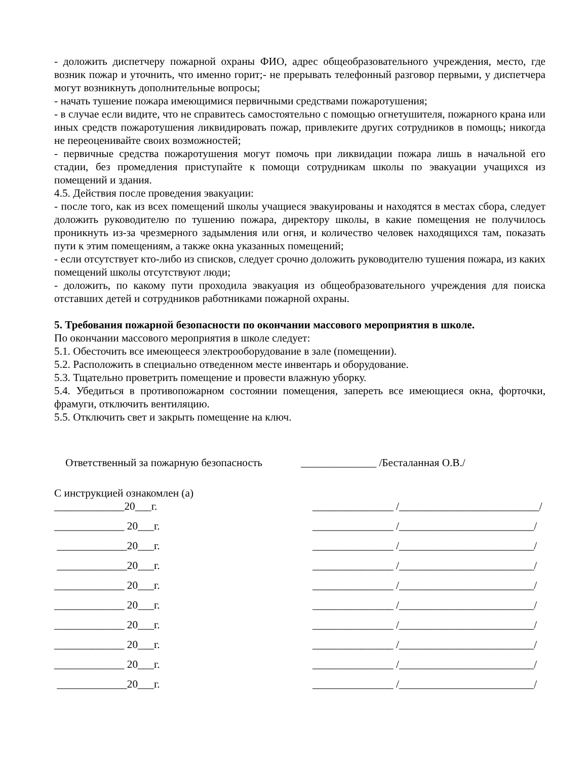- доложить диспетчеру пожарной охраны ФИО, адрес общеобразовательного учреждения, место, где возник пожар и уточнить, что именно горит;- не прерывать телефонный разговор первыми, у диспетчера могут возникнуть дополнительные вопросы;
- начать тушение пожара имеющимися первичными средствами пожаротушения;
- в случае если видите, что не справитесь самостоятельно с помощью огнетушителя, пожарного крана или иных средств пожаротушения ликвидировать пожар, привлеките других сотрудников в помощь; никогда не переоценивайте своих возможностей;
- первичные средства пожаротушения могут помочь при ликвидации пожара лишь в начальной его стадии, без промедления приступайте к помощи сотрудникам школы по эвакуации учащихся из помещений и здания.
4.5. Действия после проведения эвакуации:
- после того, как из всех помещений школы учащиеся эвакуированы и находятся в местах сбора, следует доложить руководителю по тушению пожара, директору школы, в какие помещения не получилось проникнуть из-за чрезмерного задымления или огня, и количество человек находящихся там, показать пути к этим помещениям, а также окна указанных помещений;
- если отсутствует кто-либо из списков, следует срочно доложить руководителю тушения пожара, из каких помещений школы отсутствуют люди;
- доложить, по какому пути проходила эвакуация из общеобразовательного учреждения для поиска отставших детей и сотрудников работниками пожарной охраны.
5. Требования пожарной безопасности по окончании массового мероприятия в школе.
По окончании массового мероприятия в школе следует:
5.1. Обесточить все имеющееся электрооборудование в зале (помещении).
5.2. Расположить в специально отведенном месте инвентарь и оборудование.
5.3. Тщательно проветрить помещение и провести влажную уборку.
5.4. Убедиться в противопожарном состоянии помещения, запереть все имеющиеся окна, форточки, фрамуги, отключить вентиляцию.
5.5. Отключить свет и закрыть помещение на ключ.
Ответственный за пожарную безопасность ______________ /Бесталанная О.В./
С инструкцией ознакомлен (а)
_____________20___г. _______________ /__________________________/
_____________ 20___г. _______________ /_________________________/
_____________20___г. _______________ /_________________________/
_____________20___г. _______________ /_________________________/
_____________ 20___г. _______________ /_________________________/
_____________ 20___г. _______________ /_________________________/
_____________ 20___г. _______________ /_________________________/
_____________ 20___г. _______________ /_________________________/
_____________ 20___г. _______________ /_________________________/
_____________20___г. _______________ /_________________________/